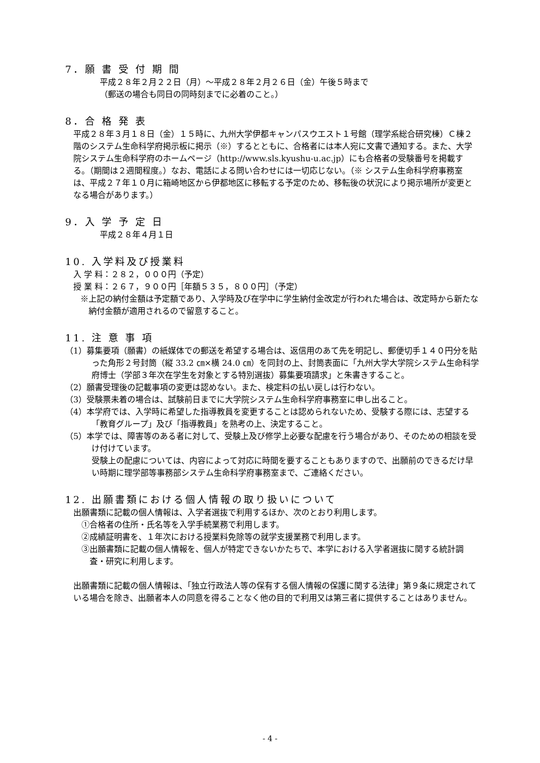7．願 書 受 付 期 間
平成２８年２月２２日（月）～平成２８年２月２６日（金）午後５時まで
（郵送の場合も同日の同時刻までに必着のこと。）
8．合 格 発 表
平成２８年３月１８日（金）１５時に、九州大学伊都キャンパスウエスト１号館（理学系総合研究棟）Ｃ棟２階のシステム生命科学府掲示板に掲示（※）するとともに、合格者には本人宛に文書で通知する。また、大学院システム生命科学府のホームページ（http://www.sls.kyushu-u.ac.jp）にも合格者の受験番号を掲載する。（期間は２週間程度。）なお、電話による問い合わせには一切応じない。（※ システム生命科学府事務室は、平成２７年１０月に箱崎地区から伊都地区に移転する予定のため、移転後の状況により掲示場所が変更となる場合があります。）
9．入 学 予 定 日
平成２８年４月１日
10. 入学料及び授業料
入 学 料：２８２，０００円（予定）
授 業 料：２６７，９００円［年額５３５，８００円］（予定）
※上記の納付金額は予定額であり、入学時及び在学中に学生納付金改定が行われた場合は、改定時から新たな納付金額が適用されるので留意すること。
11. 注 意 事 項
（1）募集要項（願書）の紙媒体での郵送を希望する場合は、返信用のあて先を明記し、郵便切手１４０円分を貼った角形２号封筒（縦 33.2 ㎝×横 24.0 ㎝）を同封の上、封筒表面に「九州大学大学院システム生命科学府博士（学部３年次在学生を対象とする特別選抜）募集要項請求」と朱書きすること。
（2）願書受理後の記載事項の変更は認めない。また、検定料の払い戻しは行わない。
（3）受験票未着の場合は、試験前日までに大学院システム生命科学府事務室に申し出ること。
（4）本学府では、入学時に希望した指導教員を変更することは認められないため、受験する際には、志望する「教育グループ」及び「指導教員」を熟考の上、決定すること。
（5）本学では、障害等のある者に対して、受験上及び修学上必要な配慮を行う場合があり、そのための相談を受け付けています。
受験上の配慮については、内容によって対応に時間を要することもありますので、出願前のできるだけ早い時期に理学部等事務部システム生命科学府事務室まで、ご連絡ください。
12. 出願書類における個人情報の取り扱いについて
出願書類に記載の個人情報は、入学者選抜で利用するほか、次のとおり利用します。
①合格者の住所・氏名等を入学手続業務で利用します。
②成績証明書を、１年次における授業料免除等の就学支援業務で利用します。
③出願書類に記載の個人情報を、個人が特定できないかたちで、本学における入学者選抜に関する統計調査・研究に利用します。
出願書類に記載の個人情報は、「独立行政法人等の保有する個人情報の保護に関する法律」第９条に規定されている場合を除き、出願者本人の同意を得ることなく他の目的で利用又は第三者に提供することはありません。
- 4 -